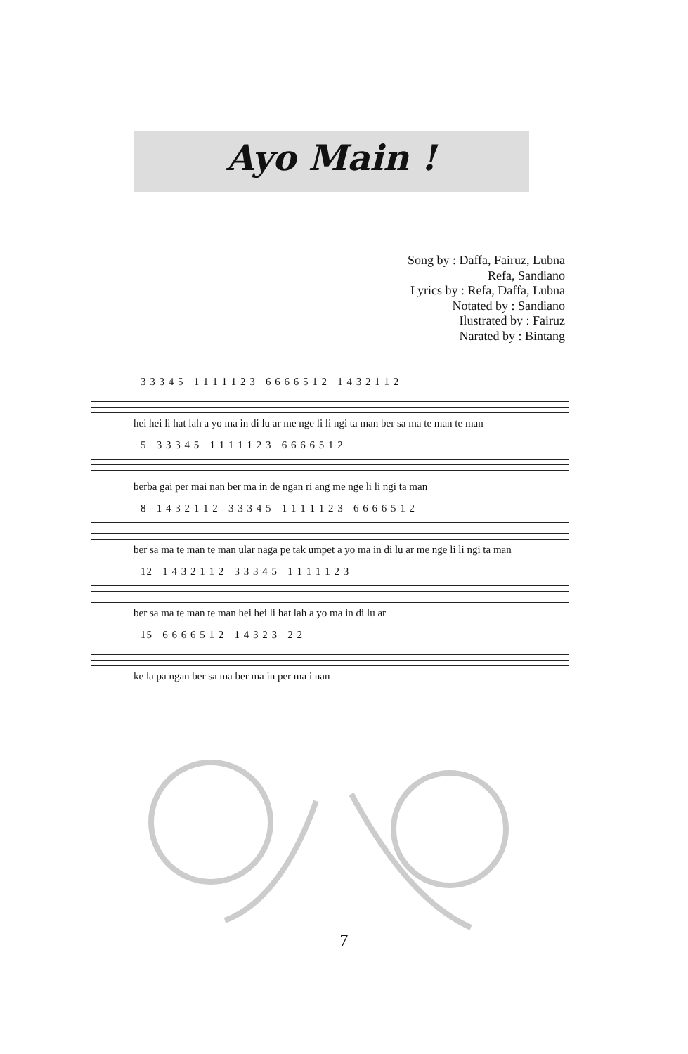Ayo Main !
Song by : Daffa, Fairuz, Lubna
Refa, Sandiano
Lyrics by : Refa, Daffa, Lubna
Notated by : Sandiano
Ilustrated by : Fairuz
Narated by : Bintang
3 3 3 4 5 1 1 1 1 1 2 3 6 6 6 6 5 1 2 1 4 3 2 1 1 2
hei hei li hat lah a yo ma in di lu ar me nge li li ngi ta man ber sa ma te man te man
5 3 3 3 4 5 1 1 1 1 1 2 3 6 6 6 6 5 1 2
berba gai per mai nan ber ma in de ngan ri ang me nge li li ngi ta man
8 1 4 3 2 1 1 2 3 3 3 4 5 1 1 1 1 1 2 3 6 6 6 6 5 1 2
ber sa ma te man te man ular naga pe tak umpet a yo ma in di lu ar me nge li li ngi ta man
12 1 4 3 2 1 1 2 3 3 3 4 5 1 1 1 1 1 2 3
ber sa ma te man te man hei hei li hat lah a yo ma in di lu ar
15 6 6 6 6 5 1 2 1 4 3 2 3 2 2
ke la pa ngan ber sa ma ber ma in per ma i nan
7